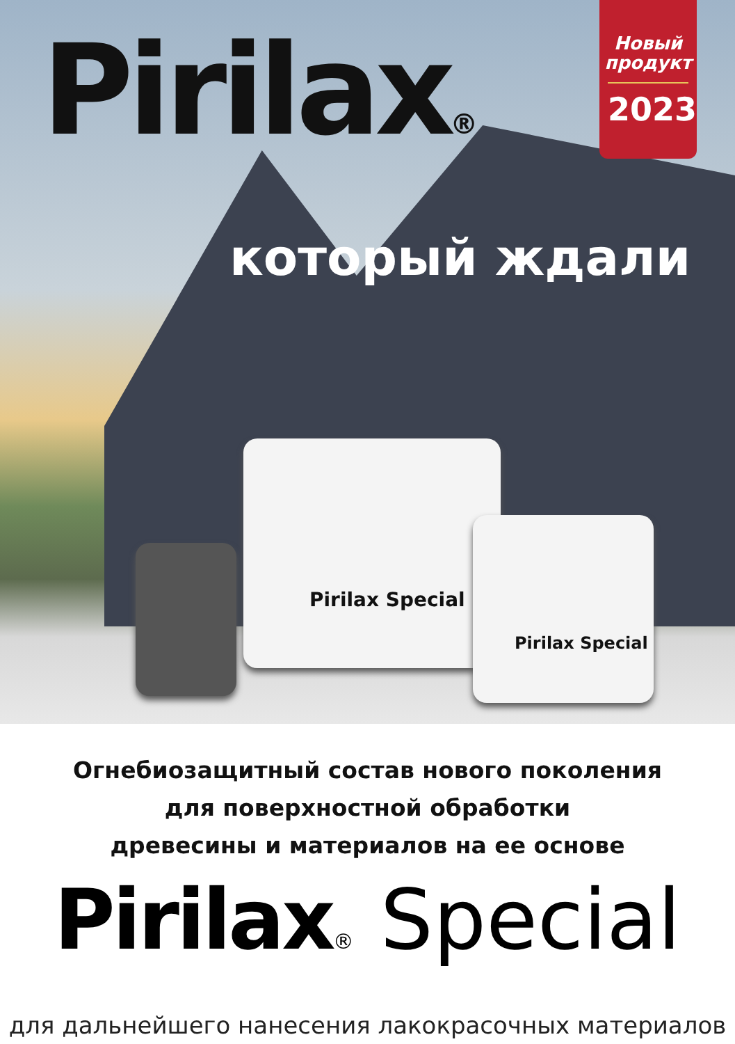Новый продукт
2023
Pirilax®
который ждали
Pirilax Special
Pirilax Special
Огнебиозащитный состав нового поколения
для поверхностной обработки
древесины и материалов на ее основе
Pirilax® Special
для дальнейшего нанесения лакокрасочных материалов